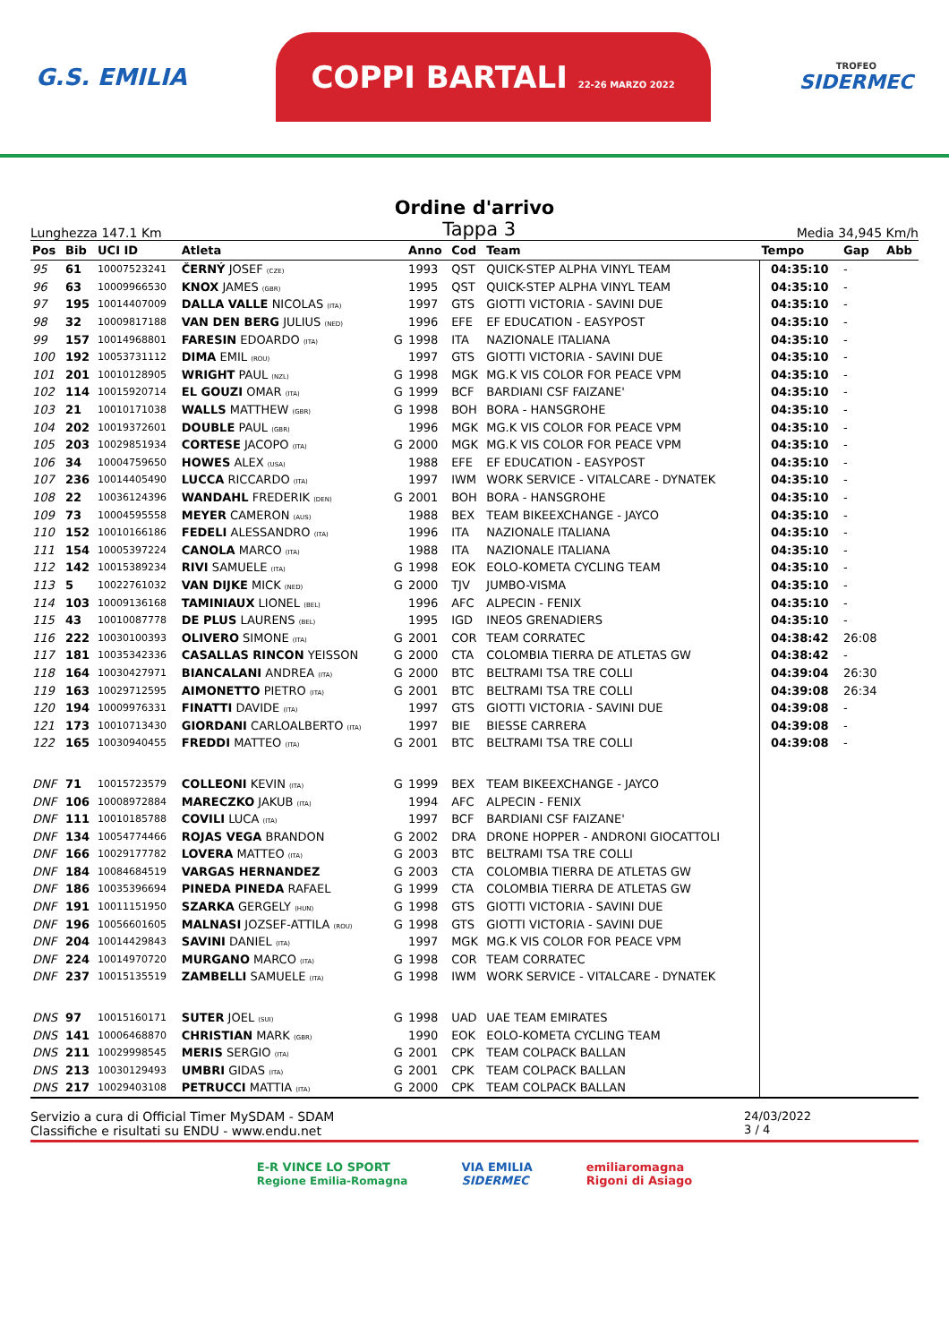G.S. EMILIA
COPPI BARTALI 22-26 MARZO 2022
TROFEO
SIDERMEC
Ordine d'arrivo
Lunghezza 147.1 Km Tappa 3 Media 34,945 Km/h
| Pos | Bib | UCI ID | Atleta | | Anno | Cod | Team | Tempo | Gap | Abb |
| --- | --- | --- | --- | --- | --- | --- | --- | --- | --- | --- |
| 95 | 61 | 10007523241 | ČERNÝ JOSEF (CZE) | | 1993 | QST | QUICK-STEP ALPHA VINYL TEAM | 04:35:10 | - | |
| 96 | 63 | 10009966530 | KNOX JAMES (GBR) | | 1995 | QST | QUICK-STEP ALPHA VINYL TEAM | 04:35:10 | - | |
| 97 | 195 | 10014407009 | DALLA VALLE NICOLAS (ITA) | | 1997 | GTS | GIOTTI VICTORIA - SAVINI DUE | 04:35:10 | - | |
| 98 | 32 | 10009817188 | VAN DEN BERG JULIUS (NED) | | 1996 | EFE | EF EDUCATION - EASYPOST | 04:35:10 | - | |
| 99 | 157 | 10014968801 | FARESIN EDOARDO (ITA) | G | 1998 | ITA | NAZIONALE ITALIANA | 04:35:10 | - | |
| 100 | 192 | 10053731112 | DIMA EMIL (ROU) | | 1997 | GTS | GIOTTI VICTORIA - SAVINI DUE | 04:35:10 | - | |
| 101 | 201 | 10010128905 | WRIGHT PAUL (NZL) | G | 1998 | MGK | MG.K VIS COLOR FOR PEACE VPM | 04:35:10 | - | |
| 102 | 114 | 10015920714 | EL GOUZI OMAR (ITA) | G | 1999 | BCF | BARDIANI CSF FAIZANE' | 04:35:10 | - | |
| 103 | 21 | 10010171038 | WALLS MATTHEW (GBR) | G | 1998 | BOH | BORA - HANSGROHE | 04:35:10 | - | |
| 104 | 202 | 10019372601 | DOUBLE PAUL (GBR) | | 1996 | MGK | MG.K VIS COLOR FOR PEACE VPM | 04:35:10 | - | |
| 105 | 203 | 10029851934 | CORTESE JACOPO (ITA) | G | 2000 | MGK | MG.K VIS COLOR FOR PEACE VPM | 04:35:10 | - | |
| 106 | 34 | 10004759650 | HOWES ALEX (USA) | | 1988 | EFE | EF EDUCATION - EASYPOST | 04:35:10 | - | |
| 107 | 236 | 10014405490 | LUCCA RICCARDO (ITA) | | 1997 | IWM | WORK SERVICE - VITALCARE - DYNATEK | 04:35:10 | - | |
| 108 | 22 | 10036124396 | WANDAHL FREDERIK (DEN) | G | 2001 | BOH | BORA - HANSGROHE | 04:35:10 | - | |
| 109 | 73 | 10004595558 | MEYER CAMERON (AUS) | | 1988 | BEX | TEAM BIKEEXCHANGE - JAYCO | 04:35:10 | - | |
| 110 | 152 | 10010166186 | FEDELI ALESSANDRO (ITA) | | 1996 | ITA | NAZIONALE ITALIANA | 04:35:10 | - | |
| 111 | 154 | 10005397224 | CANOLA MARCO (ITA) | | 1988 | ITA | NAZIONALE ITALIANA | 04:35:10 | - | |
| 112 | 142 | 10015389234 | RIVI SAMUELE (ITA) | G | 1998 | EOK | EOLO-KOMETA CYCLING TEAM | 04:35:10 | - | |
| 113 | 5 | 10022761032 | VAN DIJKE MICK (NED) | G | 2000 | TJV | JUMBO-VISMA | 04:35:10 | - | |
| 114 | 103 | 10009136168 | TAMINIAUX LIONEL (BEL) | | 1996 | AFC | ALPECIN - FENIX | 04:35:10 | - | |
| 115 | 43 | 10010087778 | DE PLUS LAURENS (BEL) | | 1995 | IGD | INEOS GRENADIERS | 04:35:10 | - | |
| 116 | 222 | 10030100393 | OLIVERO SIMONE (ITA) | G | 2001 | COR | TEAM CORRATEC | 04:38:42 | 26:08 | |
| 117 | 181 | 10035342336 | CASALLAS RINCON YEISSON | G | 2000 | CTA | COLOMBIA TIERRA DE ATLETAS GW | 04:38:42 | - | |
| 118 | 164 | 10030427971 | BIANCALANI ANDREA (ITA) | G | 2000 | BTC | BELTRAMI TSA TRE COLLI | 04:39:04 | 26:30 | |
| 119 | 163 | 10029712595 | AIMONETTO PIETRO (ITA) | G | 2001 | BTC | BELTRAMI TSA TRE COLLI | 04:39:08 | 26:34 | |
| 120 | 194 | 10009976331 | FINATTI DAVIDE (ITA) | | 1997 | GTS | GIOTTI VICTORIA - SAVINI DUE | 04:39:08 | - | |
| 121 | 173 | 10010713430 | GIORDANI CARLOALBERTO (ITA) | | 1997 | BIE | BIESSE CARRERA | 04:39:08 | - | |
| 122 | 165 | 10030940455 | FREDDI MATTEO (ITA) | G | 2001 | BTC | BELTRAMI TSA TRE COLLI | 04:39:08 | - | |
| DNF | 71 | 10015723579 | COLLEONI KEVIN (ITA) | G | 1999 | BEX | TEAM BIKEEXCHANGE - JAYCO | | | |
| DNF | 106 | 10008972884 | MARECZKO JAKUB (ITA) | | 1994 | AFC | ALPECIN - FENIX | | | |
| DNF | 111 | 10010185788 | COVILI LUCA (ITA) | | 1997 | BCF | BARDIANI CSF FAIZANE' | | | |
| DNF | 134 | 10054774466 | ROJAS VEGA BRANDON | G | 2002 | DRA | DRONE HOPPER - ANDRONI GIOCATTOLI | | | |
| DNF | 166 | 10029177782 | LOVERA MATTEO (ITA) | G | 2003 | BTC | BELTRAMI TSA TRE COLLI | | | |
| DNF | 184 | 10084684519 | VARGAS HERNANDEZ | G | 2003 | CTA | COLOMBIA TIERRA DE ATLETAS GW | | | |
| DNF | 186 | 10035396694 | PINEDA PINEDA RAFAEL | G | 1999 | CTA | COLOMBIA TIERRA DE ATLETAS GW | | | |
| DNF | 191 | 10011151950 | SZARKA GERGELY (HUN) | G | 1998 | GTS | GIOTTI VICTORIA - SAVINI DUE | | | |
| DNF | 196 | 10056601605 | MALNASI JOZSEF-ATTILA (ROU) | G | 1998 | GTS | GIOTTI VICTORIA - SAVINI DUE | | | |
| DNF | 204 | 10014429843 | SAVINI DANIEL (ITA) | | 1997 | MGK | MG.K VIS COLOR FOR PEACE VPM | | | |
| DNF | 224 | 10014970720 | MURGANO MARCO (ITA) | G | 1998 | COR | TEAM CORRATEC | | | |
| DNF | 237 | 10015135519 | ZAMBELLI SAMUELE (ITA) | G | 1998 | IWM | WORK SERVICE - VITALCARE - DYNATEK | | | |
| DNS | 97 | 10015160171 | SUTER JOEL (SUI) | G | 1998 | UAD | UAE TEAM EMIRATES | | | |
| DNS | 141 | 10006468870 | CHRISTIAN MARK (GBR) | | 1990 | EOK | EOLO-KOMETA CYCLING TEAM | | | |
| DNS | 211 | 10029998545 | MERIS SERGIO (ITA) | G | 2001 | CPK | TEAM COLPACK BALLAN | | | |
| DNS | 213 | 10030129493 | UMBRI GIDAS (ITA) | G | 2001 | CPK | TEAM COLPACK BALLAN | | | |
| DNS | 217 | 10029403108 | PETRUCCI MATTIA (ITA) | G | 2000 | CPK | TEAM COLPACK BALLAN | | | |
Servizio a cura di Official Timer MySDAM - SDAM
Classifiche e risultati su ENDU - www.endu.net
24/03/2022
3 / 4
E-R VINCE LO SPORT
Regione Emilia-Romagna
VIA EMILIA
SIDERMEC
emiliaromagna
Rigoni di Asiago